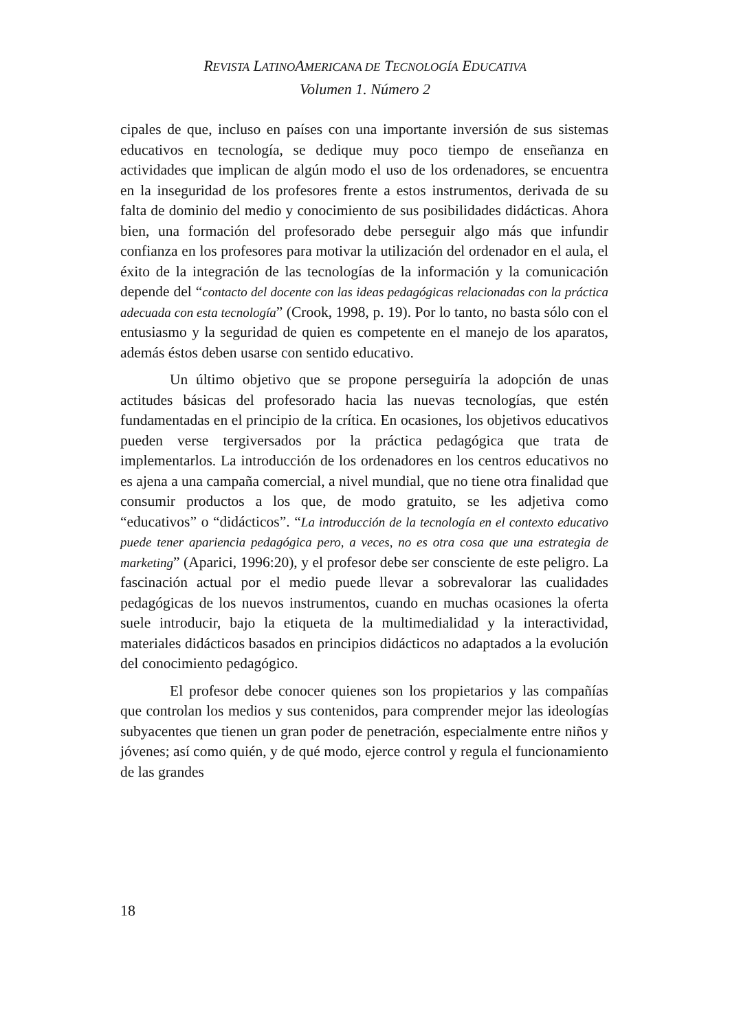REVISTA LATINOAMERICANA DE TECNOLOGÍA EDUCATIVA
Volumen 1. Número 2
cipales de que, incluso en países con una importante inversión de sus sistemas educativos en tecnología, se dedique muy poco tiempo de enseñanza en actividades que implican de algún modo el uso de los ordenadores, se encuentra en la inseguridad de los profesores frente a estos instrumentos, derivada de su falta de dominio del medio y conocimiento de sus posibilidades didácticas. Ahora bien, una formación del profesorado debe perseguir algo más que infundir confianza en los profesores para motivar la utilización del ordenador en el aula, el éxito de la integración de las tecnologías de la información y la comunicación depende del “contacto del docente con las ideas pedagógicas relacionadas con la práctica adecuada con esta tecnología” (Crook, 1998, p. 19). Por lo tanto, no basta sólo con el entusiasmo y la seguridad de quien es competente en el manejo de los aparatos, además éstos deben usarse con sentido educativo.
Un último objetivo que se propone perseguiría la adopción de unas actitudes básicas del profesorado hacia las nuevas tecnologías, que estén fundamentadas en el principio de la crítica. En ocasiones, los objetivos educativos pueden verse tergiversados por la práctica pedagógica que trata de implementarlos. La introducción de los ordenadores en los centros educativos no es ajena a una campaña comercial, a nivel mundial, que no tiene otra finalidad que consumir productos a los que, de modo gratuito, se les adjetiva como “educativos” o “didácticos”. “La introducción de la tecnología en el contexto educativo puede tener apariencia pedagógica pero, a veces, no es otra cosa que una estrategia de marketing” (Aparici, 1996:20), y el profesor debe ser consciente de este peligro. La fascinación actual por el medio puede llevar a sobrevalorar las cualidades pedagógicas de los nuevos instrumentos, cuando en muchas ocasiones la oferta suele introducir, bajo la etiqueta de la multimedialidad y la interactividad, materiales didácticos basados en principios didácticos no adaptados a la evolución del conocimiento pedagógico.
El profesor debe conocer quienes son los propietarios y las compañías que controlan los medios y sus contenidos, para comprender mejor las ideologías subyacentes que tienen un gran poder de penetración, especialmente entre niños y jóvenes; así como quién, y de qué modo, ejerce control y regula el funcionamiento de las grandes
18